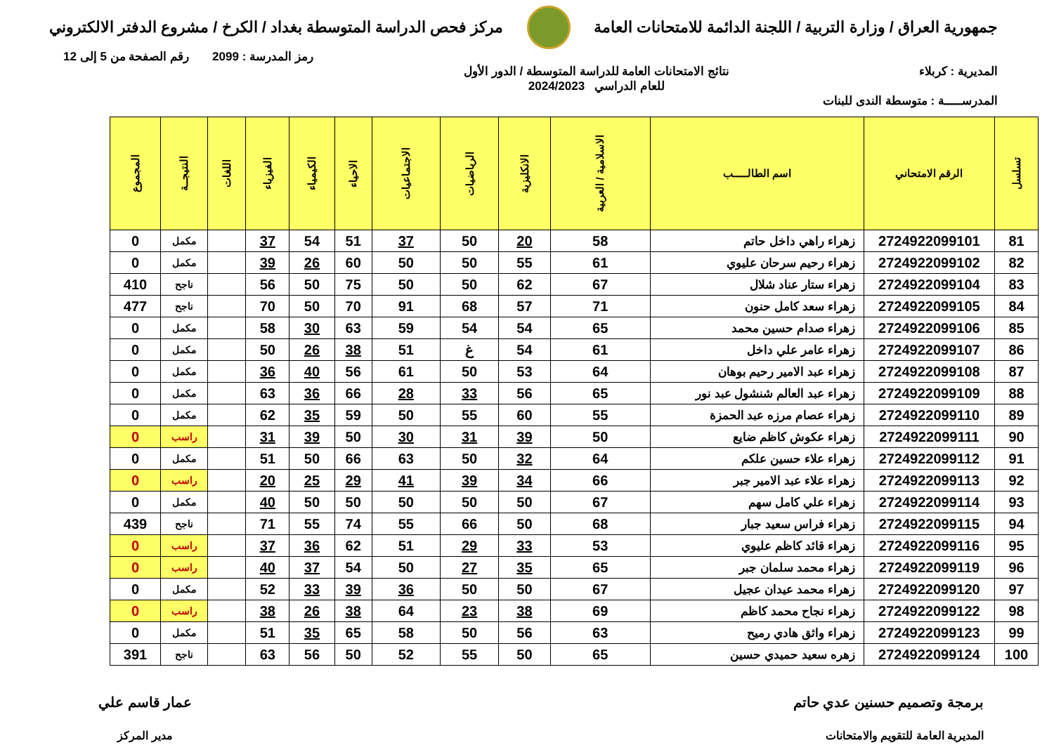جمهورية العراق / وزارة التربية / اللجنة الدائمة للامتحانات العامة
مركز فحص الدراسة المتوسطة بغداد / الكرخ / مشروع الدفتر الالكتروني
رمز المدرسة : 2099 رقم الصفحة من 5 إلى 12
المديرية : كربلاء نتائج الامتحانات العامة للدراسة المتوسطة / الدور الأول
للعام الدراسي 2024/2023
المدرســـــة : متوسطة الندى للبنات
| تسلسل | الرقم الامتحاني | اسم الطالـــــب | الاسلامية / العربية | الانكليزية | الرياضيات | الاجتماعيات | الاحياء | الكيمياء | الفيزياء | اللغات | النتيجــة | المجموع |
| --- | --- | --- | --- | --- | --- | --- | --- | --- | --- | --- | --- | --- |
| 81 | 2724922099101 | زهراء راهي داخل حاتم | 58 | 20 | 50 | 37 | 51 | 54 | 37 | | مكمل | 0 |
| 82 | 2724922099102 | زهراء رحيم سرحان عليوي | 61 | 55 | 50 | 50 | 60 | 26 | 39 | | مكمل | 0 |
| 83 | 2724922099104 | زهراء ستار عناد شلال | 67 | 62 | 50 | 50 | 75 | 50 | 56 | | ناجح | 410 |
| 84 | 2724922099105 | زهراء سعد كامل حنون | 71 | 57 | 68 | 91 | 70 | 50 | 70 | | ناجح | 477 |
| 85 | 2724922099106 | زهراء صدام حسين محمد | 65 | 54 | 54 | 59 | 63 | 30 | 58 | | مكمل | 0 |
| 86 | 2724922099107 | زهراء عامر علي داخل | 61 | 54 | غ | 51 | 38 | 26 | 50 | | مكمل | 0 |
| 87 | 2724922099108 | زهراء عبد الامير رحيم بوهان | 64 | 53 | 50 | 61 | 56 | 40 | 36 | | مكمل | 0 |
| 88 | 2724922099109 | زهراء عبد العالم شنشول عبد نور | 65 | 56 | 33 | 28 | 66 | 36 | 63 | | مكمل | 0 |
| 89 | 2724922099110 | زهراء عصام مرزه عبد الحمزة | 55 | 60 | 55 | 50 | 59 | 35 | 62 | | مكمل | 0 |
| 90 | 2724922099111 | زهراء عكوش كاظم ضايع | 50 | 39 | 31 | 30 | 50 | 39 | 31 | | راسب | 0 |
| 91 | 2724922099112 | زهراء علاء حسين علكم | 64 | 32 | 50 | 63 | 66 | 50 | 51 | | مكمل | 0 |
| 92 | 2724922099113 | زهراء علاء عبد الامير جبر | 66 | 34 | 39 | 41 | 29 | 25 | 20 | | راسب | 0 |
| 93 | 2724922099114 | زهراء علي كامل سهم | 67 | 50 | 50 | 50 | 50 | 50 | 40 | | مكمل | 0 |
| 94 | 2724922099115 | زهراء فراس سعيد جبار | 68 | 50 | 66 | 55 | 74 | 55 | 71 | | ناجح | 439 |
| 95 | 2724922099116 | زهراء قائد كاظم عليوي | 53 | 33 | 29 | 51 | 62 | 36 | 37 | | راسب | 0 |
| 96 | 2724922099119 | زهراء محمد سلمان جبر | 65 | 35 | 27 | 50 | 54 | 37 | 40 | | راسب | 0 |
| 97 | 2724922099120 | زهراء محمد عيدان عجيل | 67 | 50 | 50 | 36 | 39 | 33 | 52 | | مكمل | 0 |
| 98 | 2724922099122 | زهراء نجاح محمد كاظم | 69 | 38 | 23 | 64 | 38 | 26 | 38 | | راسب | 0 |
| 99 | 2724922099123 | زهراء واثق هادي رميح | 63 | 56 | 50 | 58 | 65 | 35 | 51 | | مكمل | 0 |
| 100 | 2724922099124 | زهره سعيد حميدي حسين | 65 | 50 | 55 | 52 | 50 | 56 | 63 | | ناجح | 391 |
برمجة وتصميم حسنين عدي حاتم
المديرية العامة للتقويم والامتحانات
عمار قاسم علي
مدير المركز